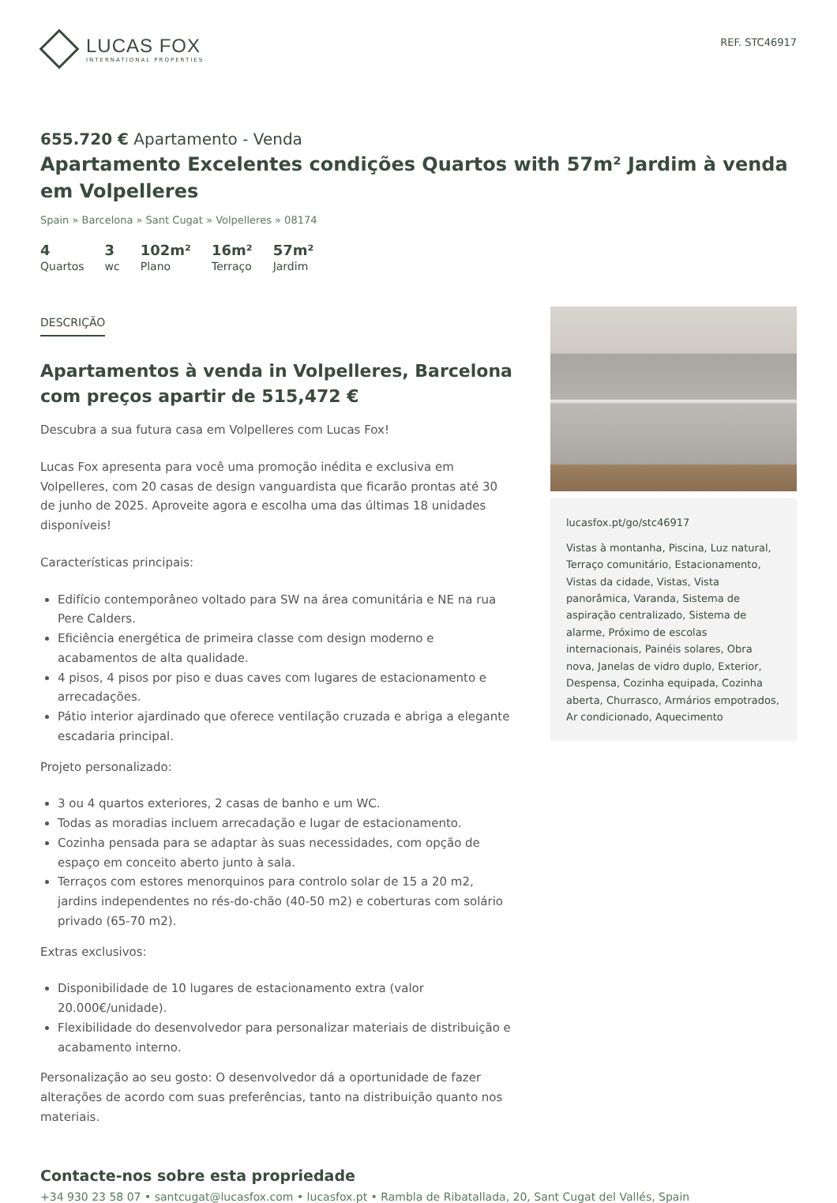LUCAS FOX
INTERNATIONAL PROPERTIES
REF. STC46917
655.720 € Apartamento - Venda
Apartamento Excelentes condições Quartos with 57m² Jardim à venda em Volpelleres
Spain » Barcelona » Sant Cugat » Volpelleres » 08174
4
Quartos
3
wc
102m²
Plano
16m²
Terraço
57m²
Jardim
DESCRIÇÃO
Apartamentos à venda in Volpelleres, Barcelona com preços apartir de 515,472 €
Descubra a sua futura casa em Volpelleres com Lucas Fox!
Lucas Fox apresenta para você uma promoção inédita e exclusiva em Volpelleres, com 20 casas de design vanguardista que ficarão prontas até 30 de junho de 2025. Aproveite agora e escolha uma das últimas 18 unidades disponíveis!
Características principais:
Edifício contemporâneo voltado para SW na área comunitária e NE na rua Pere Calders.
Eficiência energética de primeira classe com design moderno e acabamentos de alta qualidade.
4 pisos, 4 pisos por piso e duas caves com lugares de estacionamento e arrecadações.
Pátio interior ajardinado que oferece ventilação cruzada e abriga a elegante escadaria principal.
Projeto personalizado:
3 ou 4 quartos exteriores, 2 casas de banho e um WC.
Todas as moradias incluem arrecadação e lugar de estacionamento.
Cozinha pensada para se adaptar às suas necessidades, com opção de espaço em conceito aberto junto à sala.
Terraços com estores menorquinos para controlo solar de 15 a 20 m2, jardins independentes no rés-do-chão (40-50 m2) e coberturas com solário privado (65-70 m2).
Extras exclusivos:
Disponibilidade de 10 lugares de estacionamento extra (valor 20.000€/unidade).
Flexibilidade do desenvolvedor para personalizar materiais de distribuição e acabamento interno.
Personalização ao seu gosto: O desenvolvedor dá a oportunidade de fazer alterações de acordo com suas preferências, tanto na distribuição quanto nos materiais.
lucasfox.pt/go/stc46917
Vistas à montanha, Piscina, Luz natural, Terraço comunitário, Estacionamento, Vistas da cidade, Vistas, Vista panorâmica, Varanda, Sistema de aspiração centralizado, Sistema de alarme, Próximo de escolas internacionais, Painéis solares, Obra nova, Janelas de vidro duplo, Exterior, Despensa, Cozinha equipada, Cozinha aberta, Churrasco, Armários empotrados, Ar condicionado, Aquecimento
Contacte-nos sobre esta propriedade
+34 930 23 58 07 • santcugat@lucasfox.com • lucasfox.pt • Rambla de Ribatallada, 20, Sant Cugat del Vallés, Spain